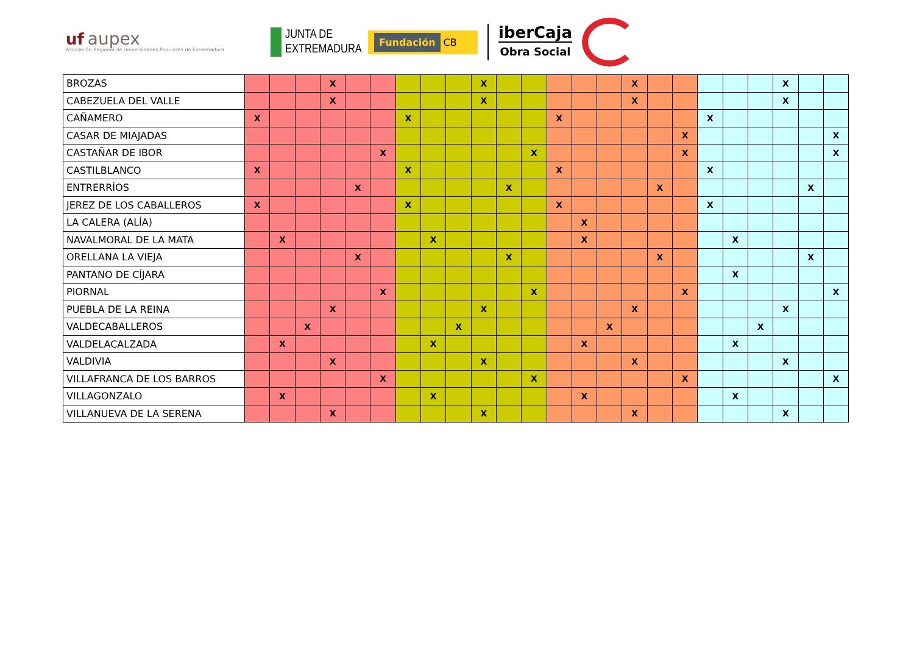uf aupex
Asociación Regional de Universidades Populares de Extremadura
JUNTA DE
EXTREMADURA
Fundación CB
iberCaja
Obra Social
| BROZAS | | | | X | | | | | | X | | | | | | X | | | | | | X | | |
| CABEZUELA DEL VALLE | | | | X | | | | | | X | | | | | | X | | | | | | X | | |
| CAÑAMERO | X | | | | | | X | | | | | | X | | | | | | X | | | | | |
| CASAR DE MIAJADAS | | | | | | | | | | | | | | | | | | X | | | | | | X |
| CASTAÑAR DE IBOR | | | | | | X | | | | | | X | | | | | | X | | | | | | X |
| CASTILBLANCO | X | | | | | | X | | | | | | X | | | | | | X | | | | | |
| ENTRERRÍOS | | | | | X | | | | | | X | | | | | | X | | | | | | X | |
| JEREZ DE LOS CABALLEROS | X | | | | | | X | | | | | | X | | | | | | X | | | | | |
| LA CALERA (ALÍA) | | | | | | | | | | | | | | X | | | | | | | | | | |
| NAVALMORAL DE LA MATA | | X | | | | | | X | | | | | | X | | | | | | X | | | | |
| ORELLANA LA VIEJA | | | | | X | | | | | | X | | | | | | X | | | | | | X | |
| PANTANO DE CÍJARA | | | | | | | | | | | | | | | | | | | | X | | | | |
| PIORNAL | | | | | | X | | | | | | X | | | | | | X | | | | | | X |
| PUEBLA DE LA REINA | | | | X | | | | | | X | | | | | | X | | | | | | X | | |
| VALDECABALLEROS | | | X | | | | | | X | | | | | | X | | | | | | X | | | |
| VALDELACALZADA | | X | | | | | | X | | | | | | X | | | | | | X | | | | |
| VALDIVIA | | | | X | | | | | | X | | | | | | X | | | | | | X | | |
| VILLAFRANCA DE LOS BARROS | | | | | | X | | | | | | X | | | | | | X | | | | | | X |
| VILLAGONZALO | | X | | | | | | X | | | | | | X | | | | | | X | | | | |
| VILLANUEVA DE LA SERENA | | | | X | | | | | | X | | | | | | X | | | | | | X | | |